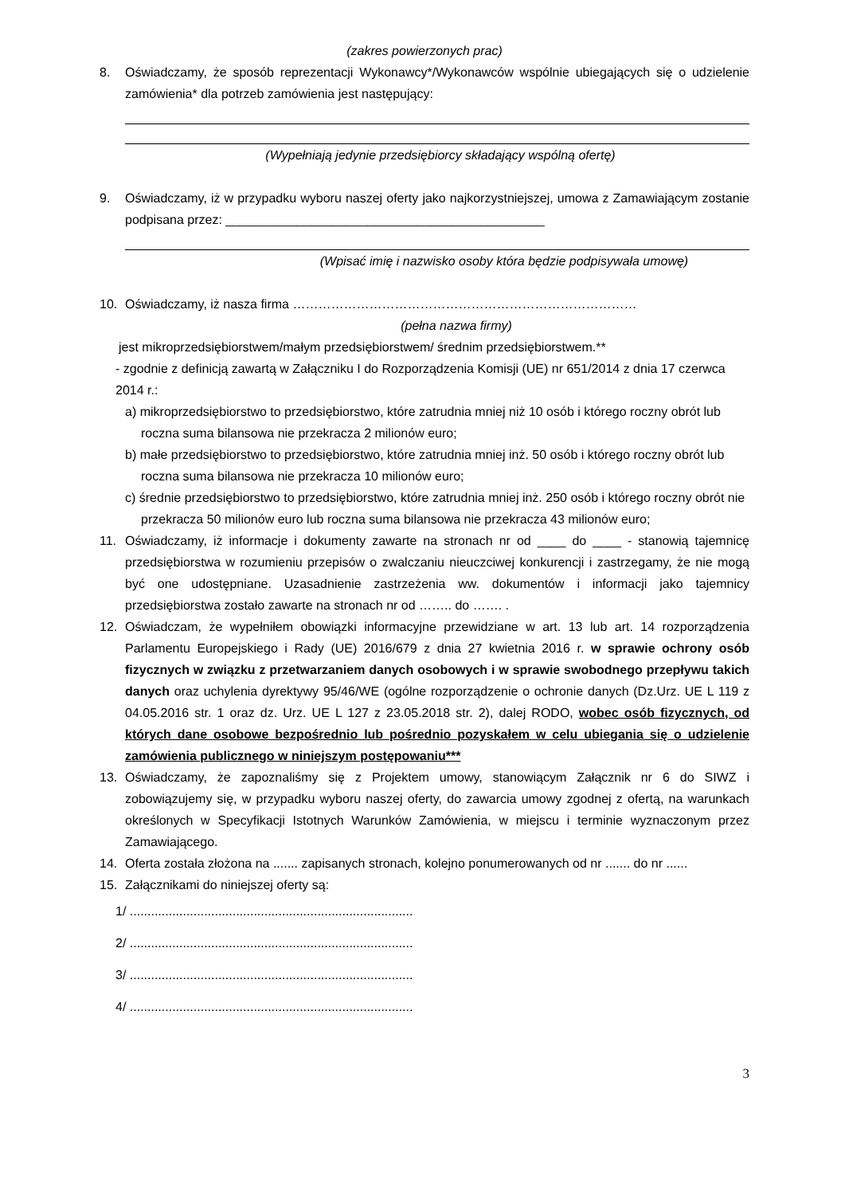(zakres powierzonych prac)
8. Oświadczamy, że sposób reprezentacji Wykonawcy*/Wykonawców wspólnie ubiegających się o udzielenie zamówienia* dla potrzeb zamówienia jest następujący:
(Wypełniają jedynie przedsiębiorcy składający wspólną ofertę)
9. Oświadczamy, iż w przypadku wyboru naszej oferty jako najkorzystniejszej, umowa z Zamawiającym zostanie podpisana przez: _____________________________________________
(Wpisać imię i nazwisko osoby która będzie podpisywała umowę)
10. Oświadczamy, iż nasza firma ………………………………………………………………………
(pełna nazwa firmy)
jest mikroprzedsiębiorstwem/małym przedsiębiorstwem/ średnim przedsiębiorstwem.**
- zgodnie z definicją zawartą w Załączniku I do Rozporządzenia Komisji (UE) nr 651/2014 z dnia 17 czerwca 2014 r.:
a) mikroprzedsiębiorstwo to przedsiębiorstwo, które zatrudnia mniej niż 10 osób i którego roczny obrót lub roczna suma bilansowa nie przekracza 2 milionów euro;
b) małe przedsiębiorstwo to przedsiębiorstwo, które zatrudnia mniej inż. 50 osób i którego roczny obrót lub roczna suma bilansowa nie przekracza 10 milionów euro;
c) średnie przedsiębiorstwo to przedsiębiorstwo, które zatrudnia mniej inż. 250 osób i którego roczny obrót nie przekracza 50 milionów euro lub roczna suma bilansowa nie przekracza 43 milionów euro;
11. Oświadczamy, iż informacje i dokumenty zawarte na stronach nr od ____ do ____ - stanowią tajemnicę przedsiębiorstwa w rozumieniu przepisów o zwalczaniu nieuczciwej konkurencji i zastrzegamy, że nie mogą być one udostępniane. Uzasadnienie zastrzeżenia ww. dokumentów i informacji jako tajemnicy przedsiębiorstwa zostało zawarte na stronach nr od …….. do ……. .
12. Oświadczam, że wypełniłem obowiązki informacyjne przewidziane w art. 13 lub art. 14 rozporządzenia Parlamentu Europejskiego i Rady (UE) 2016/679 z dnia 27 kwietnia 2016 r. w sprawie ochrony osób fizycznych w związku z przetwarzaniem danych osobowych i w sprawie swobodnego przepływu takich danych oraz uchylenia dyrektywy 95/46/WE (ogólne rozporządzenie o ochronie danych (Dz.Urz. UE L 119 z 04.05.2016 str. 1 oraz dz. Urz. UE L 127 z 23.05.2018 str. 2), dalej RODO, wobec osób fizycznych, od których dane osobowe bezpośrednio lub pośrednio pozyskałem w celu ubiegania się o udzielenie zamówienia publicznego w niniejszym postępowaniu***
13. Oświadczamy, że zapoznaliśmy się z Projektem umowy, stanowiącym Załącznik nr 6 do SIWZ i zobowiązujemy się, w przypadku wyboru naszej oferty, do zawarcia umowy zgodnej z ofertą, na warunkach określonych w Specyfikacji Istotnych Warunków Zamówienia, w miejscu i terminie wyznaczonym przez Zamawiającego.
14. Oferta została złożona na ....... zapisanych stronach, kolejno ponumerowanych od nr ....... do nr ......
15. Załącznikami do niniejszej oferty są:
1/ ................................................................................
2/ ................................................................................
3/ ................................................................................
4/ ................................................................................
3